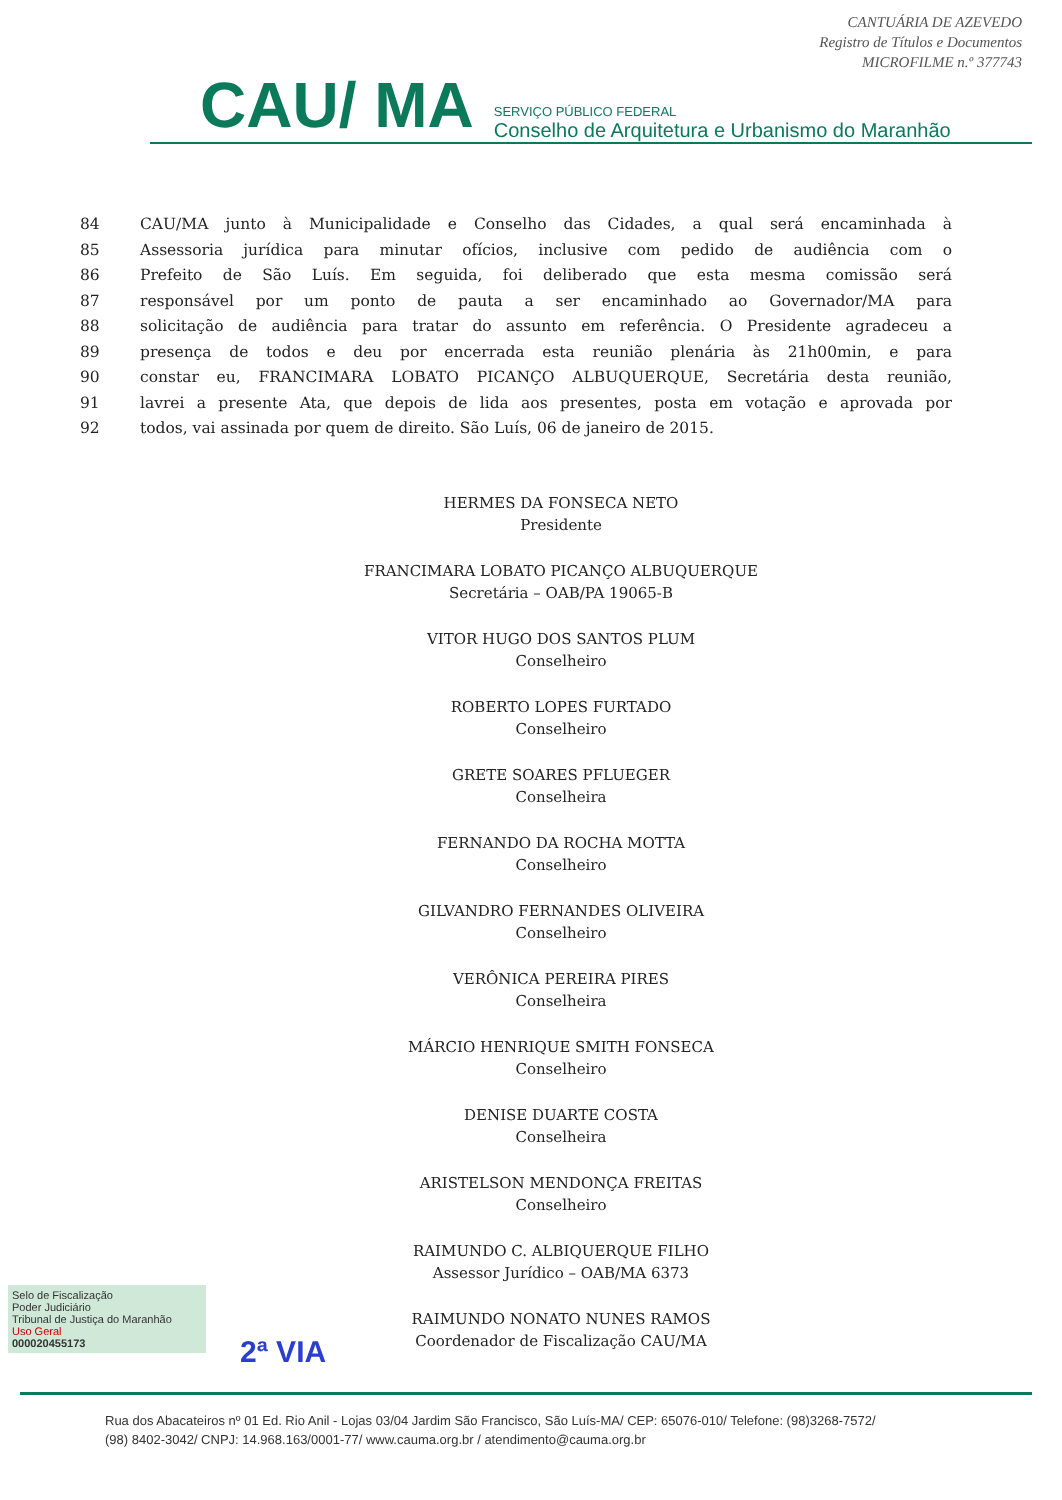CANTUÁRIA DE AZEVEDO
Registro de Títulos e Documentos
MICROFILME n.º 377743
CAU/ MA SERVIÇO PÚBLICO FEDERAL
Conselho de Arquitetura e Urbanismo do Maranhão
84 CAU/MA junto à Municipalidade e Conselho das Cidades, a qual será encaminhada à
85 Assessoria jurídica para minutar ofícios, inclusive com pedido de audiência com o
86 Prefeito de São Luís. Em seguida, foi deliberado que esta mesma comissão será
87 responsável por um ponto de pauta a ser encaminhado ao Governador/MA para
88 solicitação de audiência para tratar do assunto em referência. O Presidente agradeceu a
89 presença de todos e deu por encerrada esta reunião plenária às 21h00min, e para
90 constar eu, FRANCIMARA LOBATO PICANÇO ALBUQUERQUE, Secretária desta reunião,
91 lavrei a presente Ata, que depois de lida aos presentes, posta em votação e aprovada por
92 todos, vai assinada por quem de direito. São Luís, 06 de janeiro de 2015.
HERMES DA FONSECA NETO
Presidente
FRANCIMARA LOBATO PICANÇO ALBUQUERQUE
Secretária – OAB/PA 19065-B
VITOR HUGO DOS SANTOS PLUM
Conselheiro
ROBERTO LOPES FURTADO
Conselheiro
GRETE SOARES PFLUEGER
Conselheira
FERNANDO DA ROCHA MOTTA
Conselheiro
GILVANDRO FERNANDES OLIVEIRA
Conselheiro
VERÔNICA PEREIRA PIRES
Conselheira
MÁRCIO HENRIQUE SMITH FONSECA
Conselheiro
DENISE DUARTE COSTA
Conselheira
ARISTELSON MENDONÇA FREITAS
Conselheiro
RAIMUNDO C. ALBIQUERQUE FILHO
Assessor Jurídico – OAB/MA 6373
RAIMUNDO NONATO NUNES RAMOS
Coordenador de Fiscalização CAU/MA
Selo de Fiscalização
Poder Judiciário
Tribunal de Justiça do Maranhão
Uso Geral
000020455173
2ª VIA
Rua dos Abacateiros nº 01 Ed. Rio Anil - Lojas 03/04 Jardim São Francisco, São Luís-MA/ CEP: 65076-010/ Telefone: (98)3268-7572/
(98) 8402-3042/ CNPJ: 14.968.163/0001-77/ www.cauma.org.br / atendimento@cauma.org.br